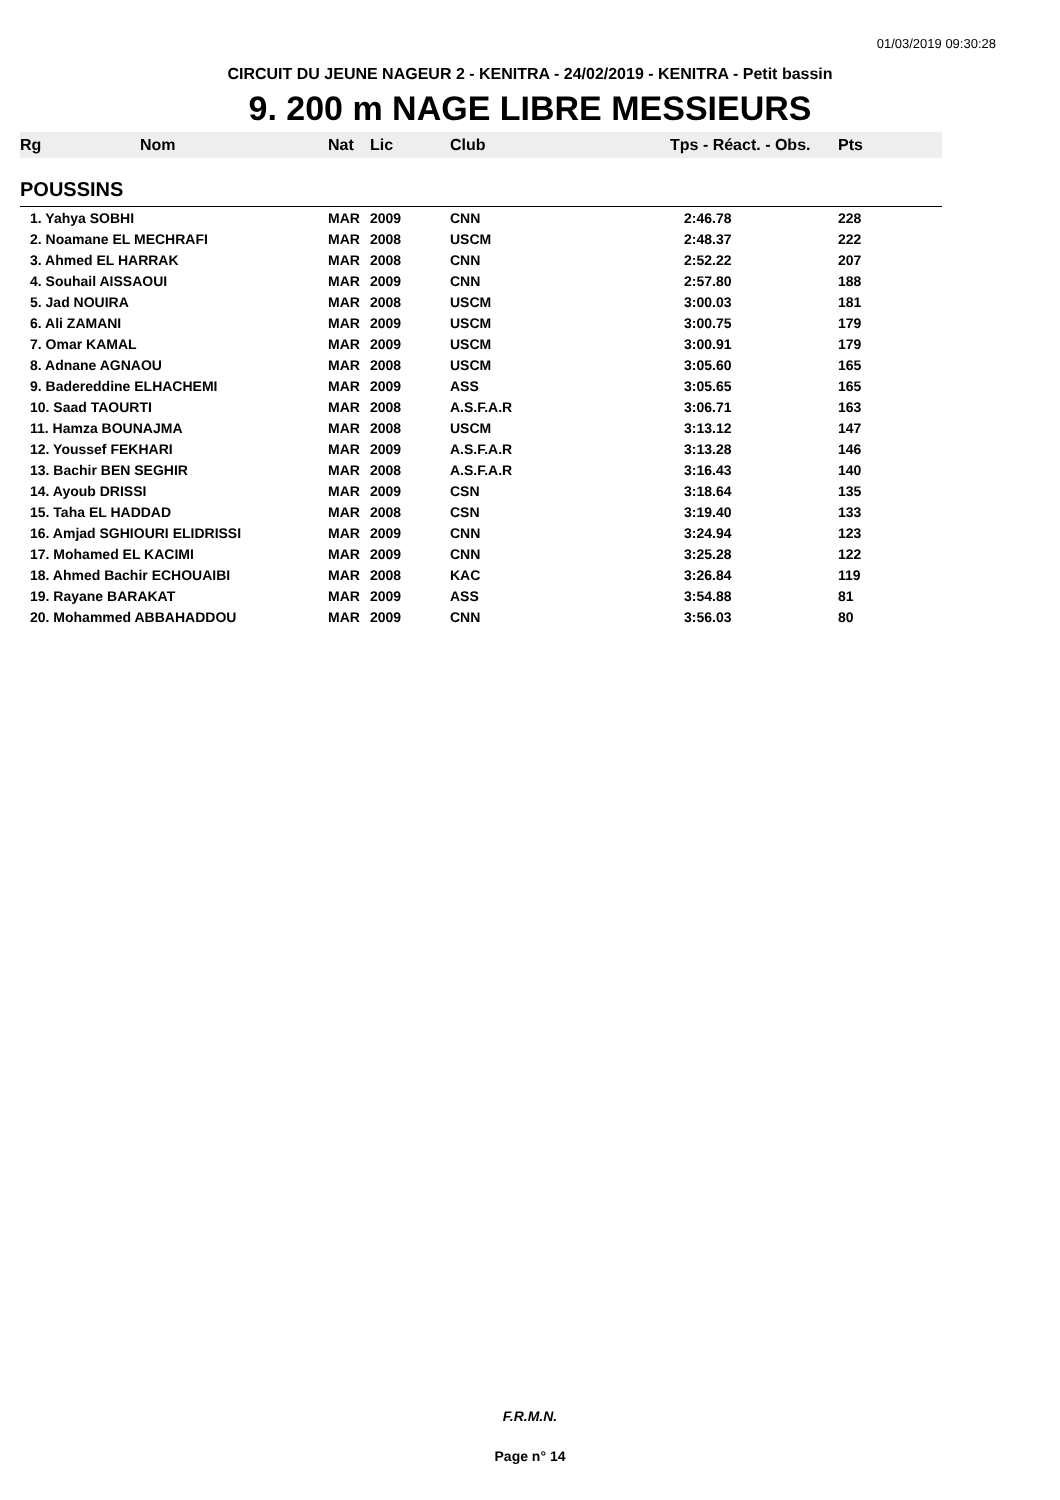01/03/2019 09:30:28
CIRCUIT DU JEUNE NAGEUR 2 - KENITRA - 24/02/2019 - KENITRA - Petit bassin
9. 200 m NAGE LIBRE MESSIEURS
| Rg | Nom | Nat | Lic | Club | Tps - Réact. - Obs. | Pts |
| --- | --- | --- | --- | --- | --- | --- |
| POUSSINS | | | | | | |
| 1. Yahya SOBHI | | MAR | 2009 | CNN | 2:46.78 | 228 |
| 2. Noamane EL MECHRAFI | | MAR | 2008 | USCM | 2:48.37 | 222 |
| 3. Ahmed EL HARRAK | | MAR | 2008 | CNN | 2:52.22 | 207 |
| 4. Souhail AISSAOUI | | MAR | 2009 | CNN | 2:57.80 | 188 |
| 5. Jad NOUIRA | | MAR | 2008 | USCM | 3:00.03 | 181 |
| 6. Ali ZAMANI | | MAR | 2009 | USCM | 3:00.75 | 179 |
| 7. Omar KAMAL | | MAR | 2009 | USCM | 3:00.91 | 179 |
| 8. Adnane AGNAOU | | MAR | 2008 | USCM | 3:05.60 | 165 |
| 9. Badereddine ELHACHEMI | | MAR | 2009 | ASS | 3:05.65 | 165 |
| 10. Saad TAOURTI | | MAR | 2008 | A.S.F.A.R | 3:06.71 | 163 |
| 11. Hamza BOUNAJMA | | MAR | 2008 | USCM | 3:13.12 | 147 |
| 12. Youssef FEKHARI | | MAR | 2009 | A.S.F.A.R | 3:13.28 | 146 |
| 13. Bachir BEN SEGHIR | | MAR | 2008 | A.S.F.A.R | 3:16.43 | 140 |
| 14. Ayoub DRISSI | | MAR | 2009 | CSN | 3:18.64 | 135 |
| 15. Taha EL HADDAD | | MAR | 2008 | CSN | 3:19.40 | 133 |
| 16. Amjad SGHIOURI ELIDRISSI | | MAR | 2009 | CNN | 3:24.94 | 123 |
| 17. Mohamed EL KACIMI | | MAR | 2009 | CNN | 3:25.28 | 122 |
| 18. Ahmed Bachir ECHOUAIBI | | MAR | 2008 | KAC | 3:26.84 | 119 |
| 19. Rayane BARAKAT | | MAR | 2009 | ASS | 3:54.88 | 81 |
| 20. Mohammed ABBAHADDOU | | MAR | 2009 | CNN | 3:56.03 | 80 |
F.R.M.N.
Page n° 14